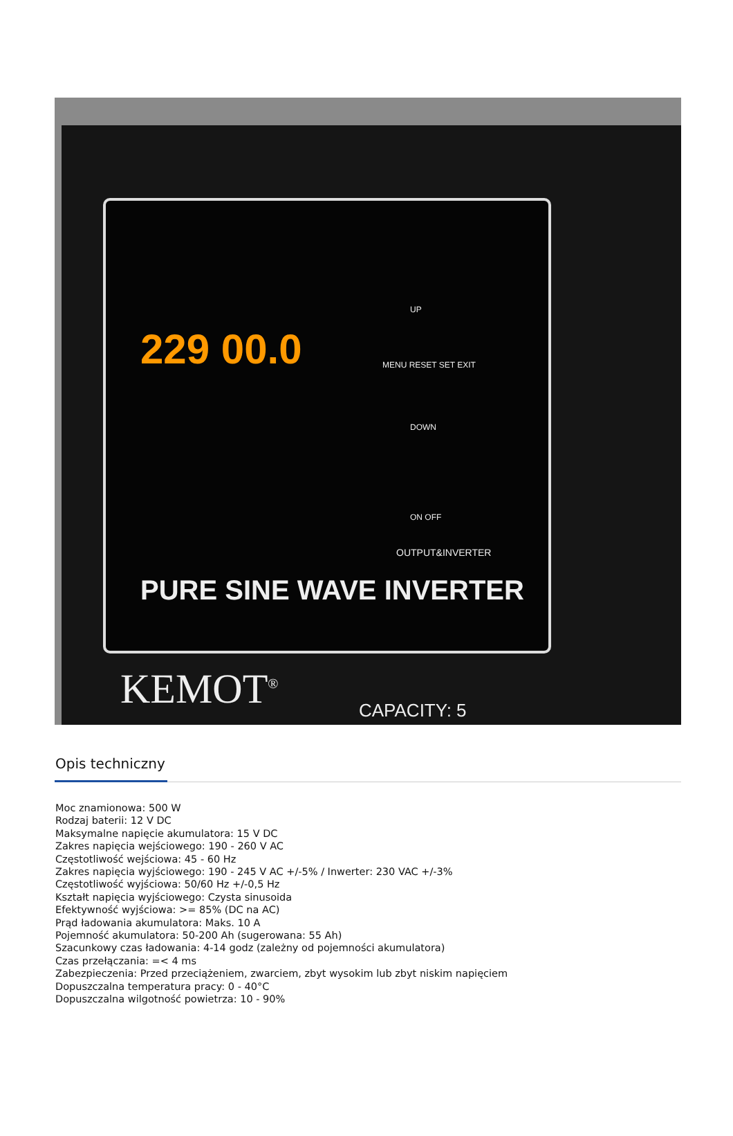229 00.0
UP
MENU RESET SET EXIT
DOWN
ON OFF
OUTPUT&INVERTER
PURE SINE WAVE INVERTER
KEMOT<sup>®</sup> CAPACITY: 5
Opis techniczny
Moc znamionowa: 500 W
Rodzaj baterii: 12 V DC
Maksymalne napięcie akumulatora: 15 V DC
Zakres napięcia wejściowego: 190 - 260 V AC
Częstotliwość wejściowa: 45 - 60 Hz
Zakres napięcia wyjściowego: 190 - 245 V AC +/-5% / Inwerter: 230 VAC +/-3%
Częstotliwość wyjściowa: 50/60 Hz +/-0,5 Hz
Kształt napięcia wyjściowego: Czysta sinusoida
Efektywność wyjściowa: >= 85% (DC na AC)
Prąd ładowania akumulatora: Maks. 10 A
Pojemność akumulatora: 50-200 Ah (sugerowana: 55 Ah)
Szacunkowy czas ładowania: 4-14 godz (zależny od pojemności akumulatora)
Czas przełączania: =< 4 ms
Zabezpieczenia: Przed przeciążeniem, zwarciem, zbyt wysokim lub zbyt niskim napięciem
Dopuszczalna temperatura pracy: 0 - 40°C
Dopuszczalna wilgotność powietrza: 10 - 90%